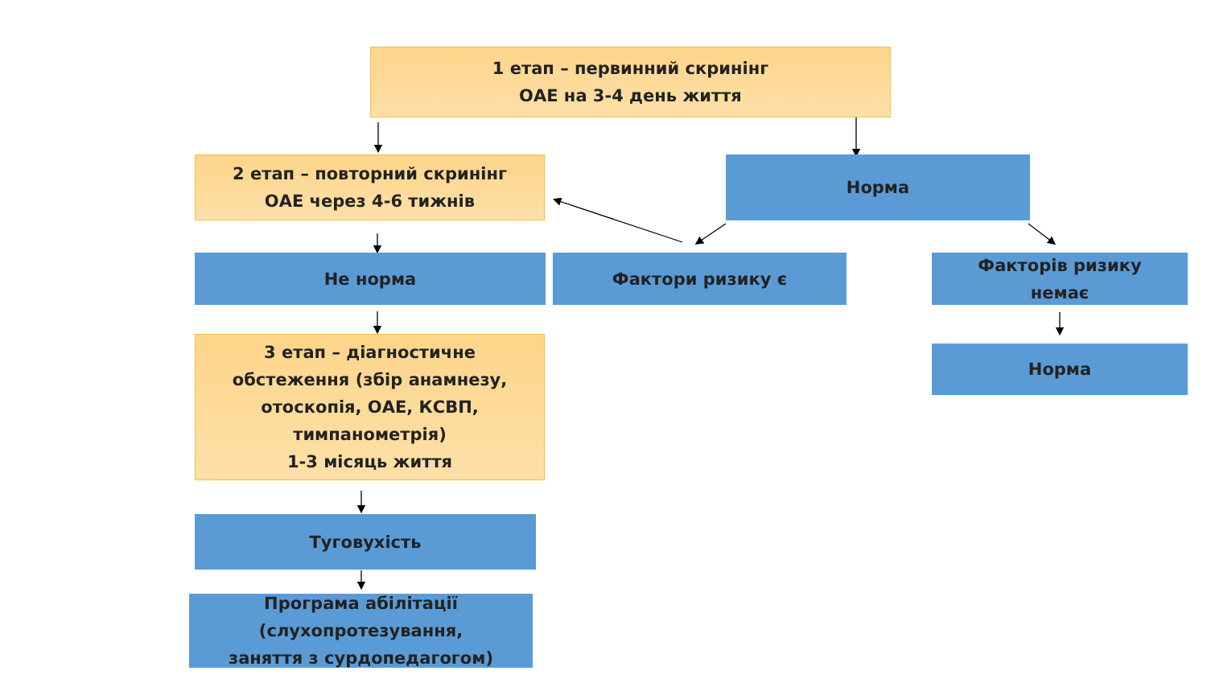1 етап – первинний скринінг
ОАЕ на 3-4 день життя
2 етап – повторний скринінг
ОАЕ через 4-6 тижнів
Норма
Не норма Фактори ризику є
Факторів ризику
немає
Норма
3 етап – діагностичне
обстеження (збір анамнезу,
отоскопія, ОАЕ, КСВП,
тимпанометрія)
1-3 місяць життя
Туговухість
Програма абілітації
(слухопротезування,
заняття з сурдопедагогом)